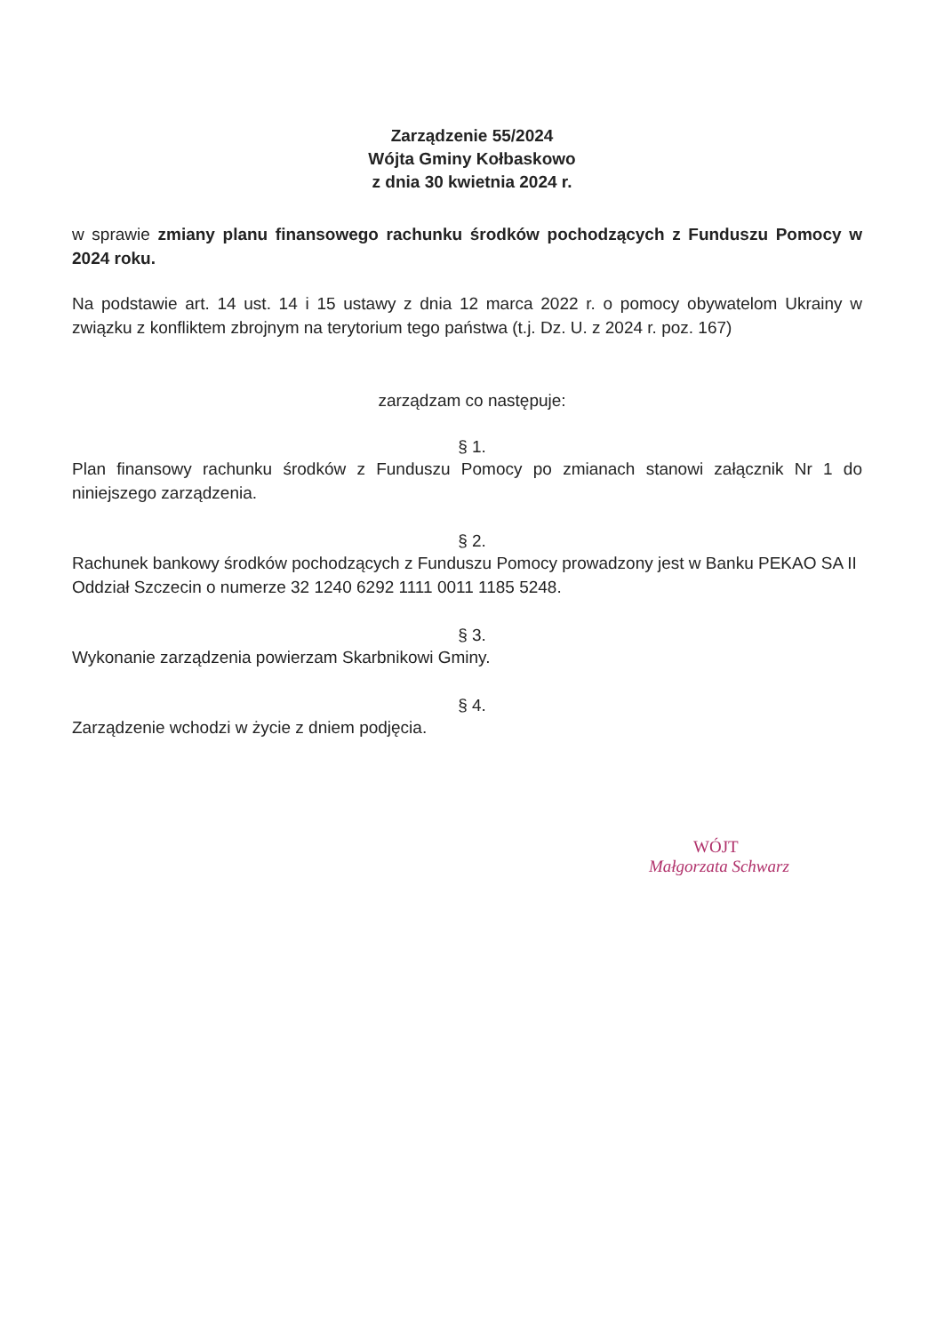Zarządzenie 55/2024
Wójta Gminy Kołbaskowo
z dnia 30 kwietnia 2024 r.
w sprawie zmiany planu finansowego rachunku środków pochodzących z Funduszu Pomocy w 2024 roku.
Na podstawie art. 14 ust. 14 i 15 ustawy z dnia 12 marca 2022 r. o pomocy obywatelom Ukrainy w związku z konfliktem zbrojnym na terytorium tego państwa (t.j. Dz. U. z 2024 r. poz. 167)
zarządzam co następuje:
§ 1.
Plan finansowy rachunku środków z Funduszu Pomocy po zmianach stanowi załącznik Nr 1 do niniejszego zarządzenia.
§ 2.
Rachunek bankowy środków pochodzących z Funduszu Pomocy prowadzony jest w Banku PEKAO SA II Oddział Szczecin o numerze 32 1240 6292 1111 0011 1185 5248.
§ 3.
Wykonanie zarządzenia powierzam Skarbnikowi Gminy.
§ 4.
Zarządzenie wchodzi w życie z dniem podjęcia.
WÓJT
Małgorzata Schwarz